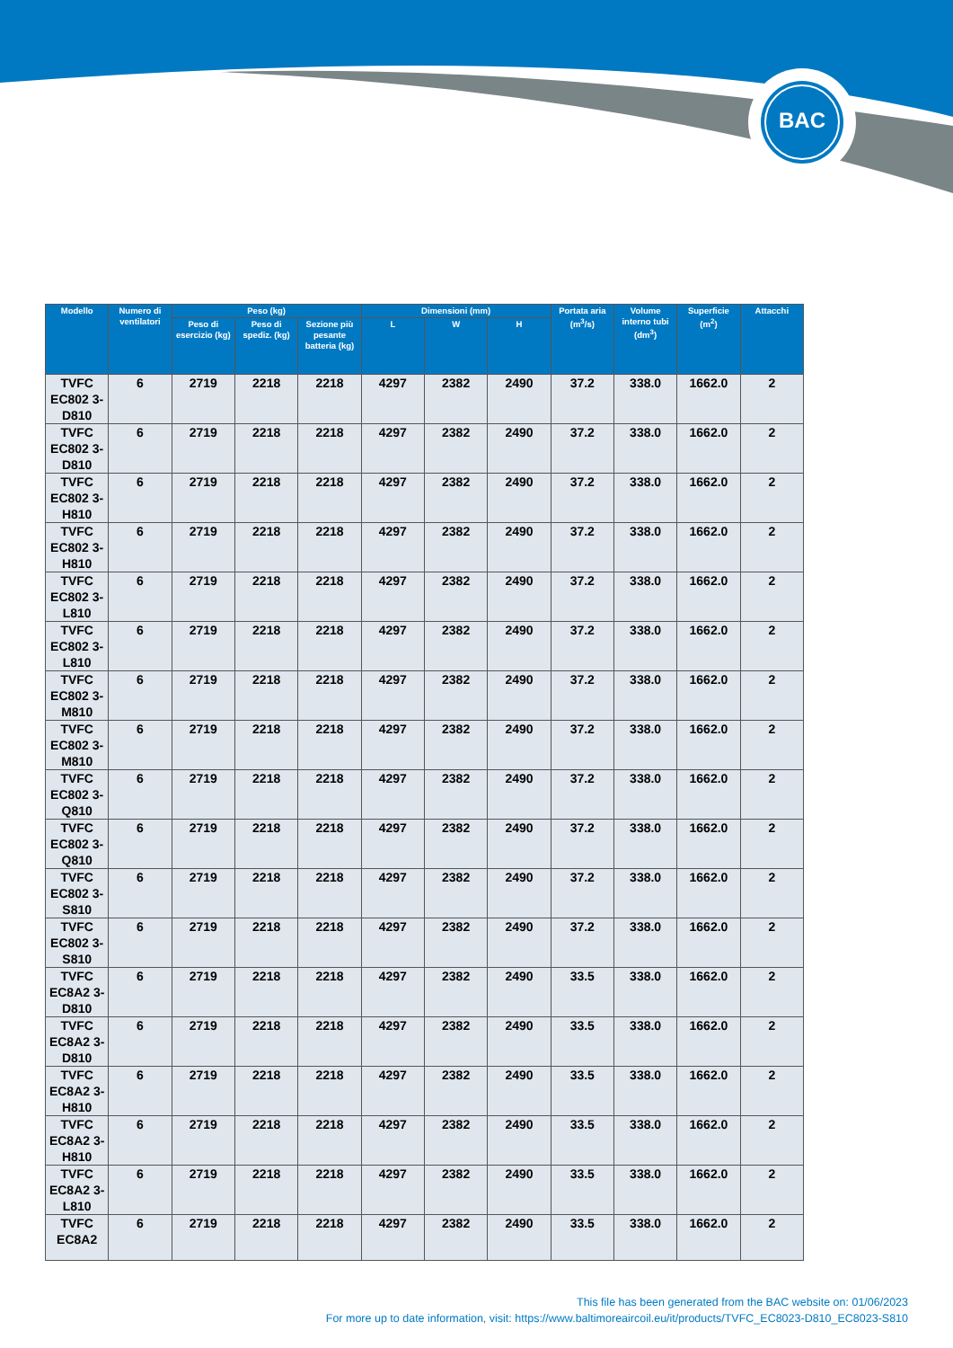BAC
| Modello | Numero di ventilatori | Peso (kg) | | | Dimensioni (mm) | | | Portata aria (m<sup>3</sup>/s) | Volume interno tubi (dm<sup>3</sup>) | Superficie (m<sup>2</sup>) | Attacchi |
| --- | --- | --- | --- | --- | --- | --- | --- | --- | --- | --- | --- |
| | | Peso di esercizio (kg) | Peso di spediz. (kg) | Sezione più pesante batteria (kg) | L | W | H | | | | |
| TVFC EC802 3-D810 | 6 | 2719 | 2218 | 2218 | 4297 | 2382 | 2490 | 37.2 | 338.0 | 1662.0 | 2 |
| TVFC EC802 3-D810 | 6 | 2719 | 2218 | 2218 | 4297 | 2382 | 2490 | 37.2 | 338.0 | 1662.0 | 2 |
| TVFC EC802 3-H810 | 6 | 2719 | 2218 | 2218 | 4297 | 2382 | 2490 | 37.2 | 338.0 | 1662.0 | 2 |
| TVFC EC802 3-H810 | 6 | 2719 | 2218 | 2218 | 4297 | 2382 | 2490 | 37.2 | 338.0 | 1662.0 | 2 |
| TVFC EC802 3-L810 | 6 | 2719 | 2218 | 2218 | 4297 | 2382 | 2490 | 37.2 | 338.0 | 1662.0 | 2 |
| TVFC EC802 3-L810 | 6 | 2719 | 2218 | 2218 | 4297 | 2382 | 2490 | 37.2 | 338.0 | 1662.0 | 2 |
| TVFC EC802 3-M810 | 6 | 2719 | 2218 | 2218 | 4297 | 2382 | 2490 | 37.2 | 338.0 | 1662.0 | 2 |
| TVFC EC802 3-M810 | 6 | 2719 | 2218 | 2218 | 4297 | 2382 | 2490 | 37.2 | 338.0 | 1662.0 | 2 |
| TVFC EC802 3-Q810 | 6 | 2719 | 2218 | 2218 | 4297 | 2382 | 2490 | 37.2 | 338.0 | 1662.0 | 2 |
| TVFC EC802 3-Q810 | 6 | 2719 | 2218 | 2218 | 4297 | 2382 | 2490 | 37.2 | 338.0 | 1662.0 | 2 |
| TVFC EC802 3-S810 | 6 | 2719 | 2218 | 2218 | 4297 | 2382 | 2490 | 37.2 | 338.0 | 1662.0 | 2 |
| TVFC EC802 3-S810 | 6 | 2719 | 2218 | 2218 | 4297 | 2382 | 2490 | 37.2 | 338.0 | 1662.0 | 2 |
| TVFC EC8A2 3-D810 | 6 | 2719 | 2218 | 2218 | 4297 | 2382 | 2490 | 33.5 | 338.0 | 1662.0 | 2 |
| TVFC EC8A2 3-D810 | 6 | 2719 | 2218 | 2218 | 4297 | 2382 | 2490 | 33.5 | 338.0 | 1662.0 | 2 |
| TVFC EC8A2 3-H810 | 6 | 2719 | 2218 | 2218 | 4297 | 2382 | 2490 | 33.5 | 338.0 | 1662.0 | 2 |
| TVFC EC8A2 3-H810 | 6 | 2719 | 2218 | 2218 | 4297 | 2382 | 2490 | 33.5 | 338.0 | 1662.0 | 2 |
| TVFC EC8A2 3-L810 | 6 | 2719 | 2218 | 2218 | 4297 | 2382 | 2490 | 33.5 | 338.0 | 1662.0 | 2 |
| TVFC EC8A2 | 6 | 2719 | 2218 | 2218 | 4297 | 2382 | 2490 | 33.5 | 338.0 | 1662.0 | 2 |
This file has been generated from the BAC website on: 01/06/2023
For more up to date information, visit: https://www.baltimoreaircoil.eu/it/products/TVFC_EC8023-D810_EC8023-S810